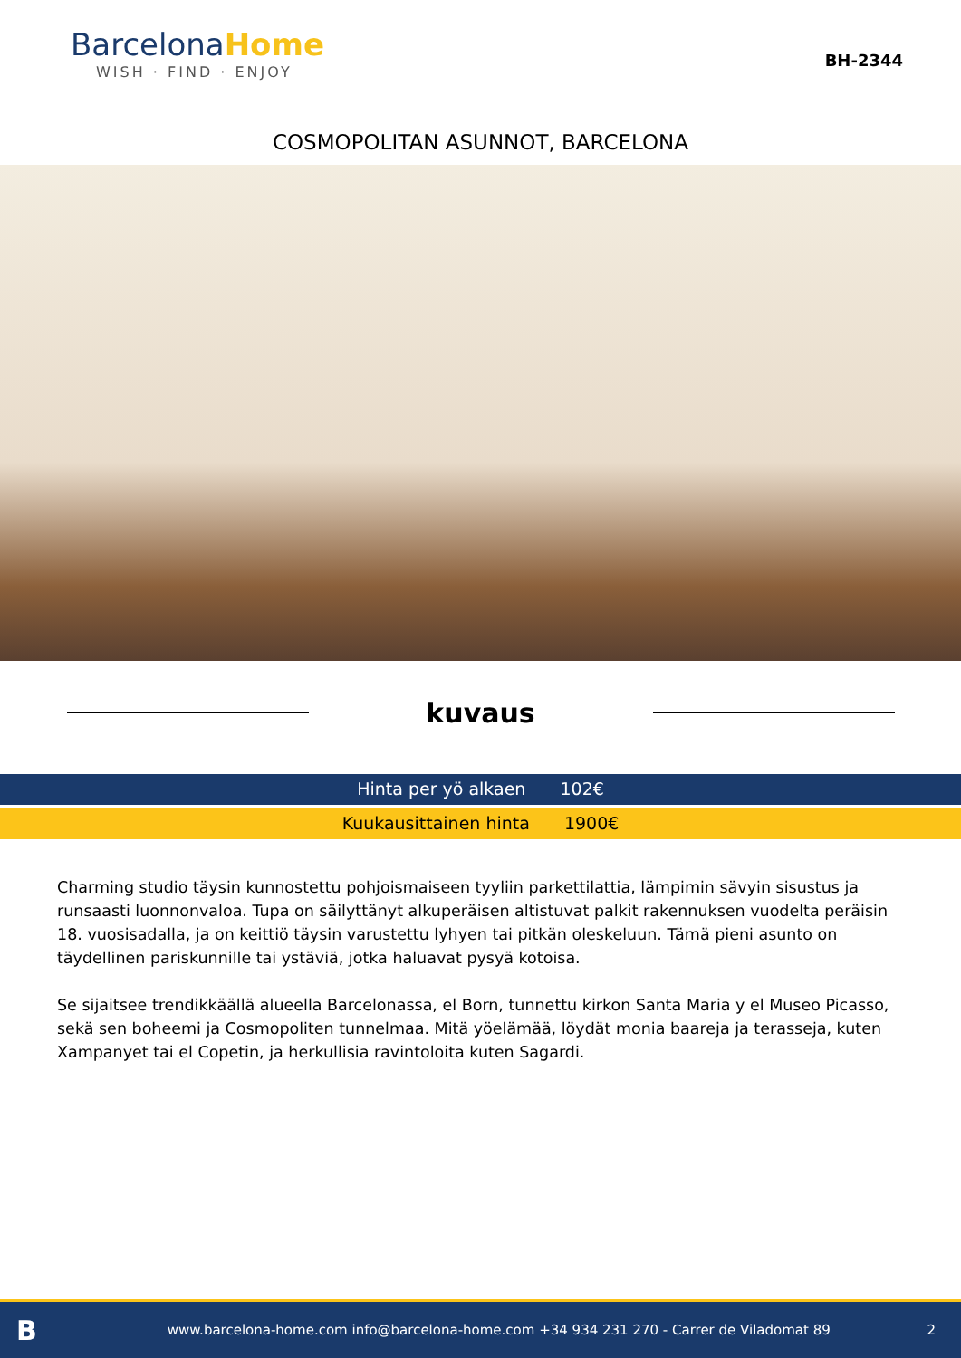BarcelonaHome
WISH · FIND · ENJOY
BH-2344
COSMOPOLITAN ASUNNOT, BARCELONA
kuvaus
Hinta per yö alkaen 102€
Kuukausittainen hinta 1900€
Charming studio täysin kunnostettu pohjoismaiseen tyyliin parkettilattia, lämpimin sävyin sisustus ja runsaasti luonnonvaloa. Tupa on säilyttänyt alkuperäisen altistuvat palkit rakennuksen vuodelta peräisin 18. vuosisadalla, ja on keittiö täysin varustettu lyhyen tai pitkän oleskeluun. Tämä pieni asunto on täydellinen pariskunnille tai ystäviä, jotka haluavat pysyä kotoisa.
Se sijaitsee trendikkäällä alueella Barcelonassa, el Born, tunnettu kirkon Santa Maria y el Museo Picasso, sekä sen boheemi ja Cosmopoliten tunnelmaa. Mitä yöelämää, löydät monia baareja ja terasseja, kuten Xampanyet tai el Copetin, ja herkullisia ravintoloita kuten Sagardi.
B
www.barcelona-home.com info@barcelona-home.com +34 934 231 270 - Carrer de Viladomat 89
2